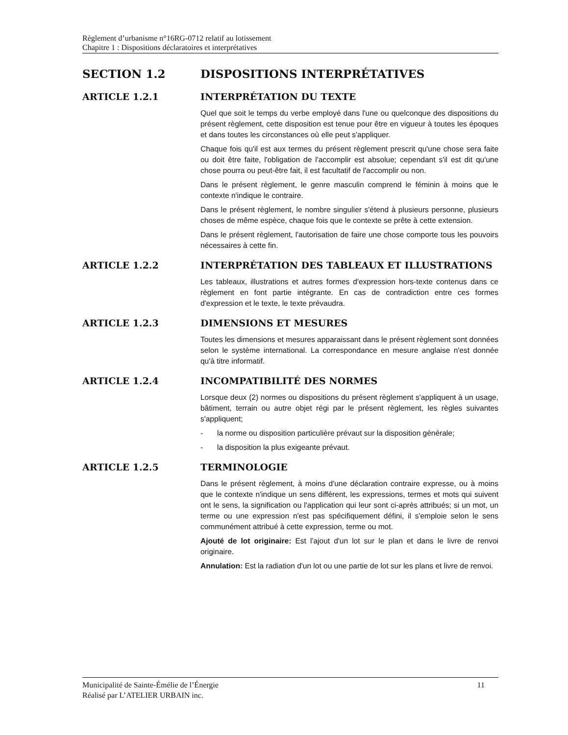Règlement d’urbanisme n°16RG-0712 relatif au lotissement
Chapitre 1 : Dispositions déclaratoires et interprétatives
SECTION 1.2 DISPOSITIONS INTERPRÉTATIVES
ARTICLE 1.2.1 INTERPRÉTATION DU TEXTE
Quel que soit le temps du verbe employé dans l'une ou quelconque des dispositions du présent règlement, cette disposition est tenue pour être en vigueur à toutes les époques et dans toutes les circonstances où elle peut s'appliquer.
Chaque fois qu'il est aux termes du présent règlement prescrit qu'une chose sera faite ou doit être faite, l'obligation de l'accomplir est absolue; cependant s'il est dit qu'une chose pourra ou peut-être fait, il est facultatif de l'accomplir ou non.
Dans le présent règlement, le genre masculin comprend le féminin à moins que le contexte n'indique le contraire.
Dans le présent règlement, le nombre singulier s'étend à plusieurs personne, plusieurs choses de même espèce, chaque fois que le contexte se prête à cette extension.
Dans le présent règlement, l'autorisation de faire une chose comporte tous les pouvoirs nécessaires à cette fin.
ARTICLE 1.2.2 INTERPRÉTATION DES TABLEAUX ET ILLUSTRATIONS
Les tableaux, illustrations et autres formes d'expression hors-texte contenus dans ce règlement en font partie intégrante. En cas de contradiction entre ces formes d'expression et le texte, le texte prévaudra.
ARTICLE 1.2.3 DIMENSIONS ET MESURES
Toutes les dimensions et mesures apparaissant dans le présent règlement sont données selon le système international. La correspondance en mesure anglaise n'est donnée qu'à titre informatif.
ARTICLE 1.2.4 INCOMPATIBILITÉ DES NORMES
Lorsque deux (2) normes ou dispositions du présent règlement s'appliquent à un usage, bâtiment, terrain ou autre objet régi par le présent règlement, les règles suivantes s'appliquent;
- la norme ou disposition particulière prévaut sur la disposition générale;
- la disposition la plus exigeante prévaut.
ARTICLE 1.2.5 TERMINOLOGIE
Dans le présent règlement, à moins d'une déclaration contraire expresse, ou à moins que le contexte n'indique un sens différent, les expressions, termes et mots qui suivent ont le sens, la signification ou l'application qui leur sont ci-après attribués; si un mot, un terme ou une expression n'est pas spécifiquement défini, il s'emploie selon le sens communément attribué à cette expression, terme ou mot.
Ajouté de lot originaire: Est l'ajout d'un lot sur le plan et dans le livre de renvoi originaire.
Annulation: Est la radiation d'un lot ou une partie de lot sur les plans et livre de renvoi.
11 Municipalité de Sainte-Émélie de l’Énergie
Réalisé par L’ATELIER URBAIN inc.